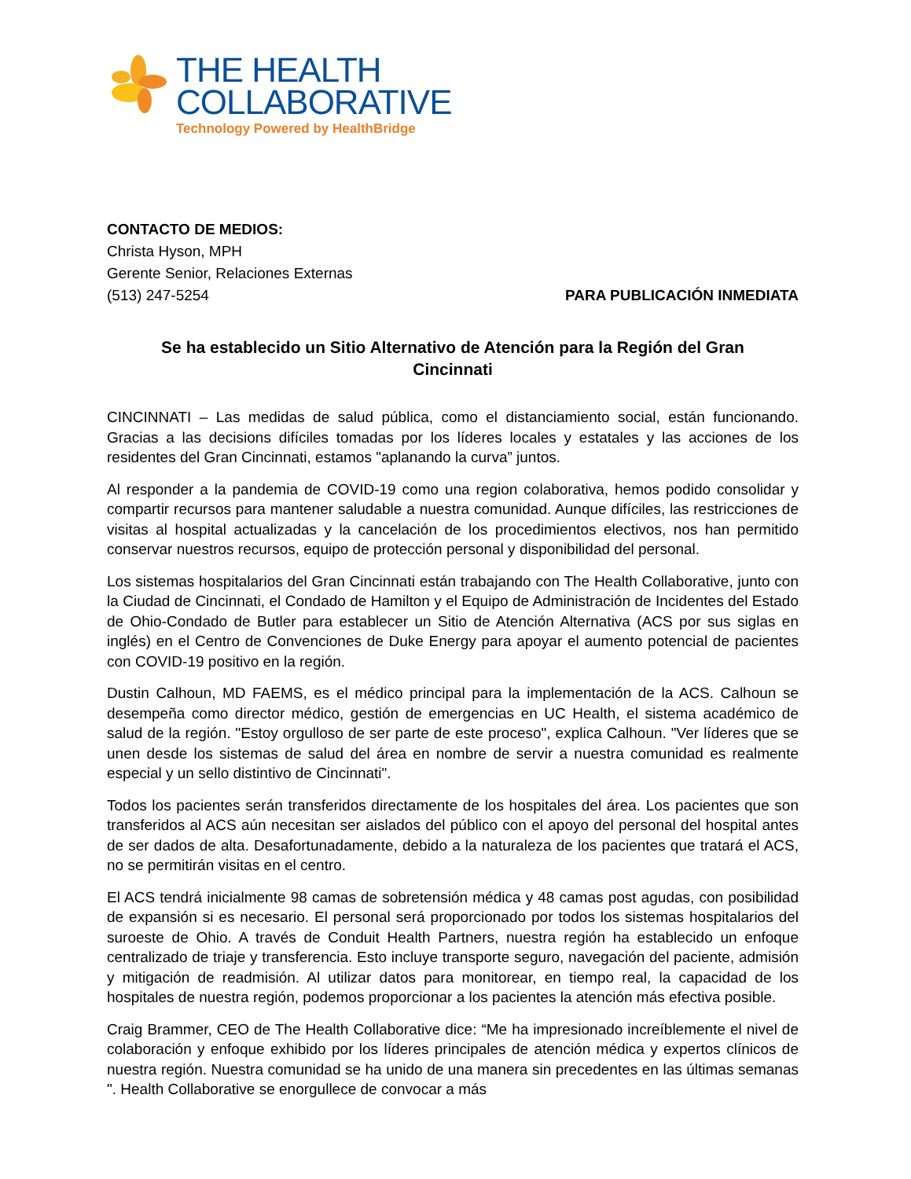THE HEALTH
COLLABORATIVE
Technology Powered by HealthBridge
CONTACTO DE MEDIOS:
Christa Hyson, MPH
Gerente Senior, Relaciones Externas
(513) 247-5254 PARA PUBLICACIÓN INMEDIATA
Se ha establecido un Sitio Alternativo de Atención para la Región del Gran Cincinnati
CINCINNATI – Las medidas de salud pública, como el distanciamiento social, están funcionando. Gracias a las decisions difíciles tomadas por los líderes locales y estatales y las acciones de los residentes del Gran Cincinnati, estamos "aplanando la curva” juntos.
Al responder a la pandemia de COVID-19 como una region colaborativa, hemos podido consolidar y compartir recursos para mantener saludable a nuestra comunidad. Aunque difíciles, las restricciones de visitas al hospital actualizadas y la cancelación de los procedimientos electivos, nos han permitido conservar nuestros recursos, equipo de protección personal y disponibilidad del personal.
Los sistemas hospitalarios del Gran Cincinnati están trabajando con The Health Collaborative, junto con la Ciudad de Cincinnati, el Condado de Hamilton y el Equipo de Administración de Incidentes del Estado de Ohio-Condado de Butler para establecer un Sitio de Atención Alternativa (ACS por sus siglas en inglés) en el Centro de Convenciones de Duke Energy para apoyar el aumento potencial de pacientes con COVID-19 positivo en la región.
Dustin Calhoun, MD FAEMS, es el médico principal para la implementación de la ACS. Calhoun se desempeña como director médico, gestión de emergencias en UC Health, el sistema académico de salud de la región. "Estoy orgulloso de ser parte de este proceso", explica Calhoun. "Ver líderes que se unen desde los sistemas de salud del área en nombre de servir a nuestra comunidad es realmente especial y un sello distintivo de Cincinnati".
Todos los pacientes serán transferidos directamente de los hospitales del área. Los pacientes que son transferidos al ACS aún necesitan ser aislados del público con el apoyo del personal del hospital antes de ser dados de alta. Desafortunadamente, debido a la naturaleza de los pacientes que tratará el ACS, no se permitirán visitas en el centro.
El ACS tendrá inicialmente 98 camas de sobretensión médica y 48 camas post agudas, con posibilidad de expansión si es necesario. El personal será proporcionado por todos los sistemas hospitalarios del suroeste de Ohio. A través de Conduit Health Partners, nuestra región ha establecido un enfoque centralizado de triaje y transferencia. Esto incluye transporte seguro, navegación del paciente, admisión y mitigación de readmisión. Al utilizar datos para monitorear, en tiempo real, la capacidad de los hospitales de nuestra región, podemos proporcionar a los pacientes la atención más efectiva posible.
Craig Brammer, CEO de The Health Collaborative dice: “Me ha impresionado increíblemente el nivel de colaboración y enfoque exhibido por los líderes principales de atención médica y expertos clínicos de nuestra región. Nuestra comunidad se ha unido de una manera sin precedentes en las últimas semanas ". Health Collaborative se enorgullece de convocar a más